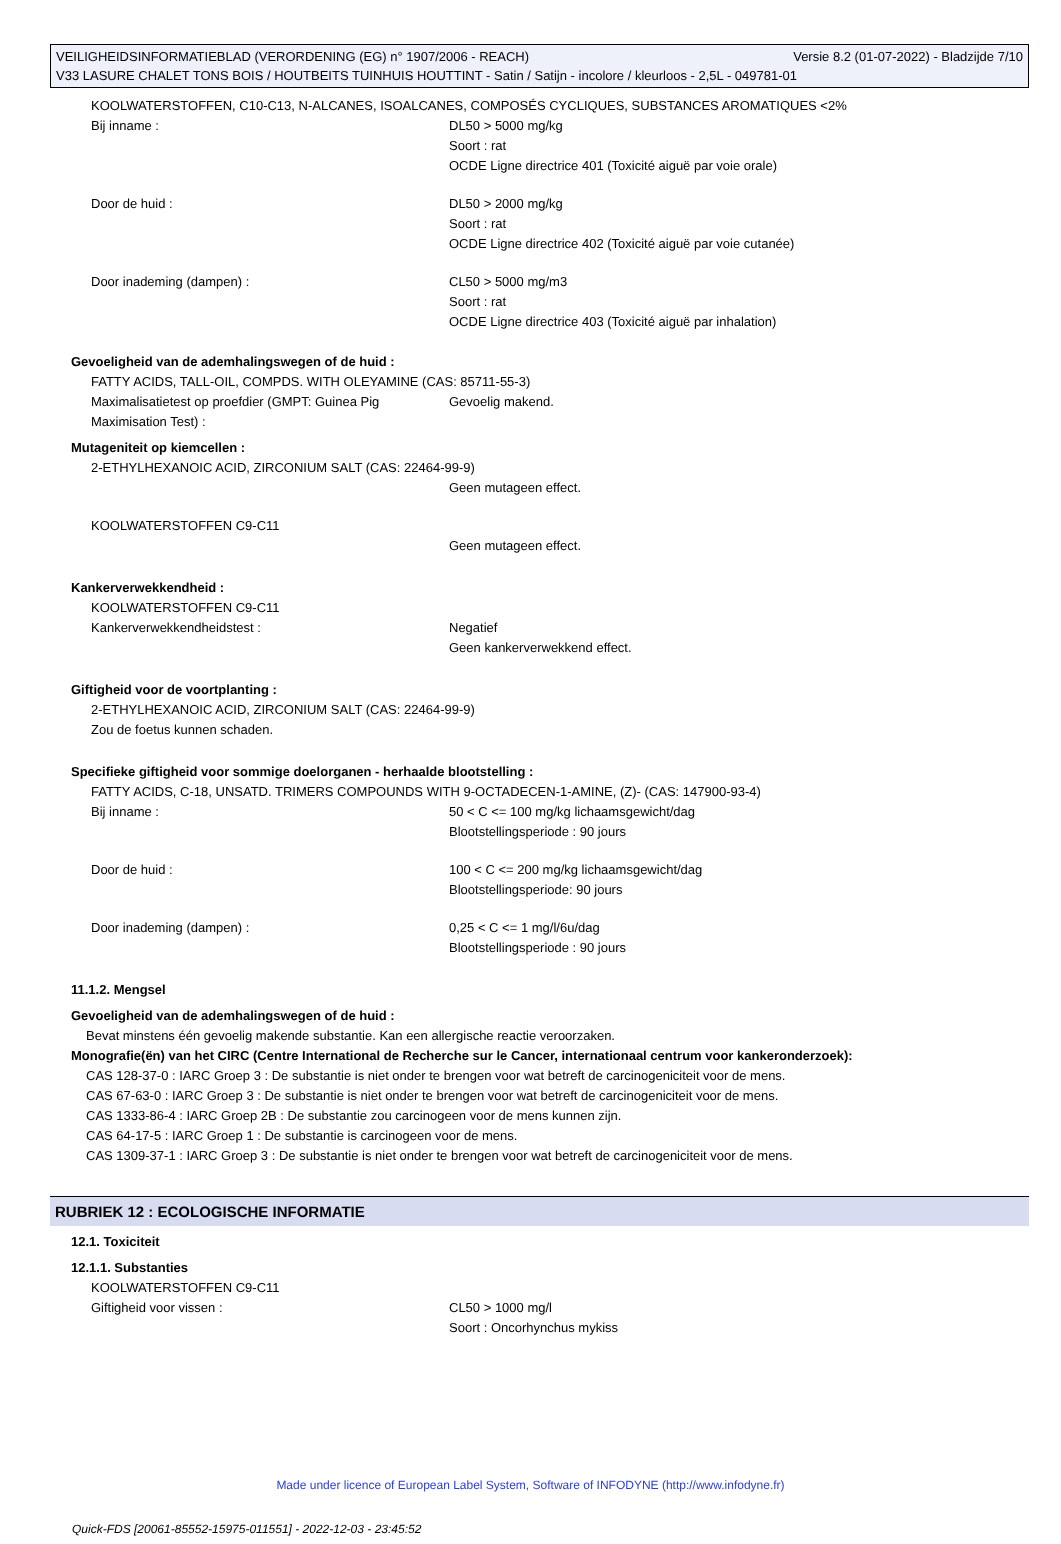Versie 8.2 (01-07-2022) - Bladzijde 7/10 VEILIGHEIDSINFORMATIEBLAD (VERORDENING (EG) n° 1907/2006 - REACH)
V33 LASURE CHALET TONS BOIS / HOUTBEITS TUINHUIS HOUTTINT - Satin / Satijn - incolore / kleurloos - 2,5L - 049781-01
KOOLWATERSTOFFEN, C10-C13, N-ALCANES, ISOALCANES, COMPOSÉS CYCLIQUES, SUBSTANCES AROMATIQUES <2%
Bij inname : DL50 > 5000 mg/kg
Soort : rat
OCDE Ligne directrice 401 (Toxicité aiguë par voie orale)
Door de huid : DL50 > 2000 mg/kg
Soort : rat
OCDE Ligne directrice 402 (Toxicité aiguë par voie cutanée)
Door inademing (dampen) : CL50 > 5000 mg/m3
Soort : rat
OCDE Ligne directrice 403 (Toxicité aiguë par inhalation)
Gevoeligheid van de ademhalingswegen of de huid :
FATTY ACIDS, TALL-OIL, COMPDS. WITH OLEYAMINE (CAS: 85711-55-3)
Maximalisatietest op proefdier (GMPT: Guinea Pig Maximisation Test) :
Gevoelig makend.
Mutageniteit op kiemcellen :
2-ETHYLHEXANOIC ACID, ZIRCONIUM SALT (CAS: 22464-99-9)
Geen mutageen effect.
KOOLWATERSTOFFEN C9-C11
Geen mutageen effect.
Kankerverwekkendheid :
KOOLWATERSTOFFEN C9-C11
Kankerverwekkendheidstest : Negatief
Geen kankerverwekkend effect.
Giftigheid voor de voortplanting :
2-ETHYLHEXANOIC ACID, ZIRCONIUM SALT (CAS: 22464-99-9)
Zou de foetus kunnen schaden.
Specifieke giftigheid voor sommige doelorganen - herhaalde blootstelling :
FATTY ACIDS, C-18, UNSATD. TRIMERS COMPOUNDS WITH 9-OCTADECEN-1-AMINE, (Z)- (CAS: 147900-93-4)
Bij inname : 50 < C <= 100 mg/kg lichaamsgewicht/dag
Blootstellingsperiode : 90 jours
Door de huid : 100 < C <= 200 mg/kg lichaamsgewicht/dag
Blootstellingsperiode: 90 jours
Door inademing (dampen) : 0,25 < C <= 1 mg/l/6u/dag
Blootstellingsperiode : 90 jours
11.1.2. Mengsel
Gevoeligheid van de ademhalingswegen of de huid :
Bevat minstens één gevoelig makende substantie. Kan een allergische reactie veroorzaken.
Monografie(ën) van het CIRC (Centre International de Recherche sur le Cancer, internationaal centrum voor kankeronderzoek):
CAS 128-37-0 : IARC Groep 3 : De substantie is niet onder te brengen voor wat betreft de carcinogeniciteit voor de mens.
CAS 67-63-0 : IARC Groep 3 : De substantie is niet onder te brengen voor wat betreft de carcinogeniciteit voor de mens.
CAS 1333-86-4 : IARC Groep 2B : De substantie zou carcinogeen voor de mens kunnen zijn.
CAS 64-17-5 : IARC Groep 1 : De substantie is carcinogeen voor de mens.
CAS 1309-37-1 : IARC Groep 3 : De substantie is niet onder te brengen voor wat betreft de carcinogeniciteit voor de mens.
RUBRIEK 12 : ECOLOGISCHE INFORMATIE
12.1. Toxiciteit
12.1.1. Substanties
KOOLWATERSTOFFEN C9-C11
Giftigheid voor vissen : CL50 > 1000 mg/l
Soort : Oncorhynchus mykiss
Made under licence of European Label System, Software of INFODYNE (http://www.infodyne.fr)
Quick-FDS [20061-85552-15975-011551] - 2022-12-03 - 23:45:52